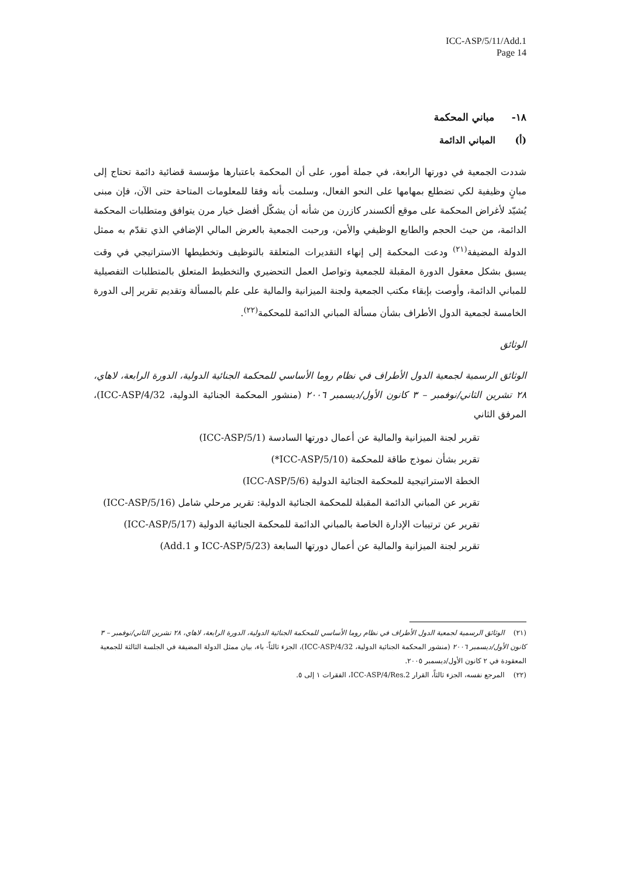ICC-ASP/5/11/Add.1
Page 14
١٨- مباني المحكمة
(أ) المباني الدائمة
شددت الجمعية في دورتها الرابعة، في جملة أمور، على أن المحكمة باعتبارها مؤسسة قضائية دائمة تحتاج إلى مبانٍ وظيفية لكي تضطلع بمهامها على النحو الفعال، وسلمت بأنه وفقا للمعلومات المتاحة حتى الآن، فإن مبنى يُشيّد لأغراض المحكمة على موقع ألكسندر كازرن من شأنه أن يشكّل أفضل خيار مرن يتوافق ومتطلبات المحكمة الدائمة، من حيث الحجم والطابع الوظيفي والأمن، ورحبت الجمعية بالعرض المالي الإضافي الذي تقدّم به ممثل الدولة المضيفة<sup>(٢١)</sup> ودعت المحكمة إلى إنهاء التقديرات المتعلقة بالتوظيف وتخطيطها الاستراتيجي في وقت يسبق بشكل معقول الدورة المقبلة للجمعية وتواصل العمل التحضيري والتخطيط المتعلق بالمتطلبات التفصيلية للمباني الدائمة، وأوصت بإبقاء مكتب الجمعية ولجنة الميزانية والمالية على علم بالمسألة وتقديم تقرير إلى الدورة الخامسة لجمعية الدول الأطراف بشأن مسألة المباني الدائمة للمحكمة<sup>(٢٢)</sup>.
الوثائق
الوثائق الرسمية لجمعية الدول الأطراف في نظام روما الأساسي للمحكمة الجنائية الدولية، الدورة الرابعة، لاهاي، ٢٨ تشرين الثاني/نوفمبر – ٣ كانون الأول/ديسمبر ٢٠٠٦ (منشور المحكمة الجنائية الدولية، ICC-ASP/4/32)، المرفق الثاني
تقرير لجنة الميزانية والمالية عن أعمال دورتها السادسة (ICC-ASP/5/1)
تقرير بشأن نموذج طاقة للمحكمة (ICC-ASP/5/10*)
الخطة الاستراتيجية للمحكمة الجنائية الدولية (ICC-ASP/5/6)
تقرير عن المباني الدائمة المقبلة للمحكمة الجنائية الدولية: تقرير مرحلي شامل (ICC-ASP/5/16)
تقرير عن ترتيبات الإدارة الخاصة بالمباني الدائمة للمحكمة الجنائية الدولية (ICC-ASP/5/17)
تقرير لجنة الميزانية والمالية عن أعمال دورتها السابعة (ICC-ASP/5/23 و Add.1)
(٢١) الوثائق الرسمية لجمعية الدول الأطراف في نظام روما الأساسي للمحكمة الجنائية الدولية، الدورة الرابعة، لاهاي، ٢٨ تشرين الثاني/نوفمبر – ٣ كانون الأول/ديسمبر ٢٠٠٦ (منشور المحكمة الجنائية الدولية، ICC-ASP/4/32)، الجزء ثالثاً- باء، بيان ممثل الدولة المضيفة في الجلسة الثالثة للجمعية المعقودة في ٢ كانون الأول/ديسمبر ٢٠٠٥.
(٢٢) المرجع نفسه، الجزء ثالثاً، القرار ICC-ASP/4/Res.2، الفقرات ١ إلى ٥.